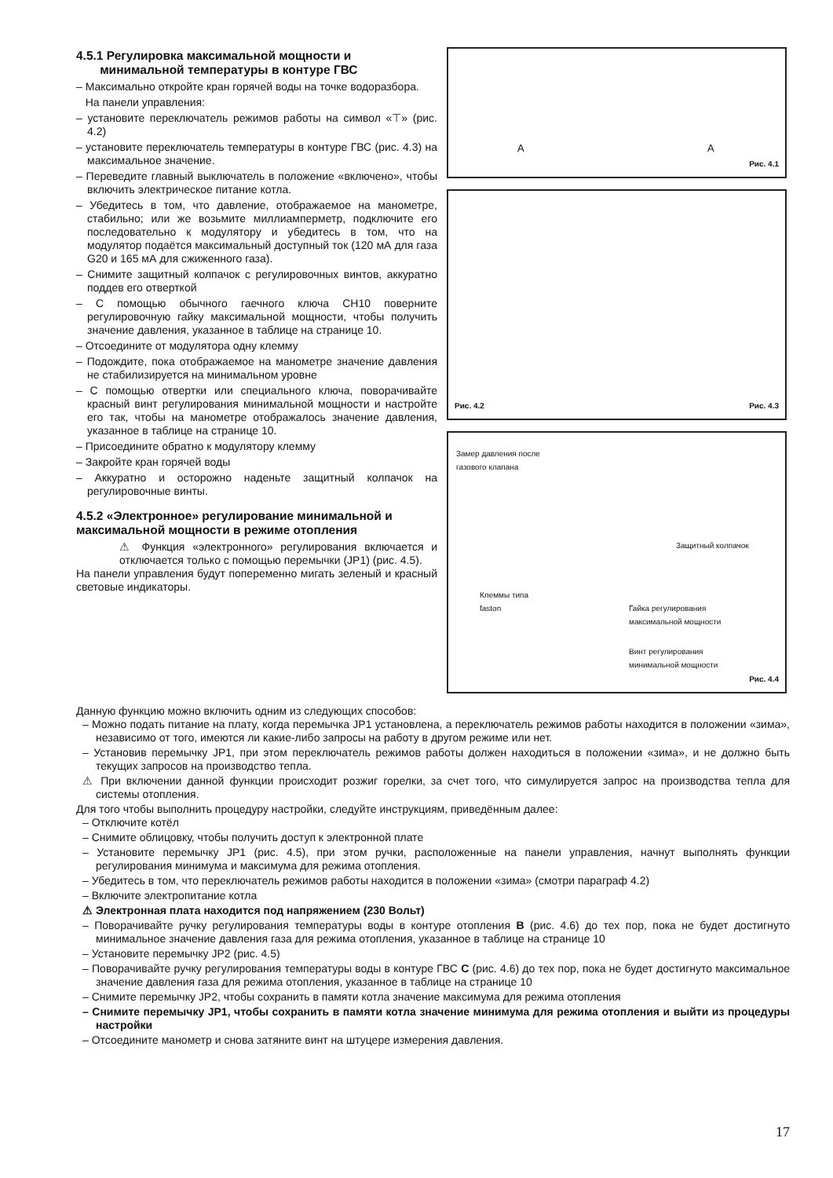4.5.1 Регулировка максимальной мощности и
минимальной температуры в контуре ГВС
– Максимально откройте кран горячей воды на точке водоразбора.
На панели управления:
– установите переключатель режимов работы на символ «⊤» (рис. 4.2)
– установите переключатель температуры в контуре ГВС (рис. 4.3) на максимальное значение.
– Переведите главный выключатель в положение «включено», чтобы включить электрическое питание котла.
– Убедитесь в том, что давление, отображаемое на манометре, стабильно; или же возьмите миллиамперметр, подключите его последовательно к модулятору и убедитесь в том, что на модулятор подаётся максимальный доступный ток (120 мА для газа G20 и 165 мА для сжиженного газа).
– Снимите защитный колпачок с регулировочных винтов, аккуратно поддев его отверткой
– С помощью обычного гаечного ключа CH10 поверните регулировочную гайку максимальной мощности, чтобы получить значение давления, указанное в таблице на странице 10.
– Отсоедините от модулятора одну клемму
– Подождите, пока отображаемое на манометре значение давления не стабилизируется на минимальном уровне
– С помощью отвертки или специального ключа, поворачивайте красный винт регулирования минимальной мощности и настройте его так, чтобы на манометре отображалось значение давления, указанное в таблице на странице 10.
– Присоедините обратно к модулятору клемму
– Закройте кран горячей воды
– Аккуратно и осторожно наденьте защитный колпачок на регулировочные винты.
4.5.2 «Электронное» регулирование минимальной и максимальной мощности в режиме отопления
⚠ Функция «электронного» регулирования включается и отключается только с помощью перемычки (JP1) (рис. 4.5).
На панели управления будут попеременно мигать зеленый и красный световые индикаторы.
A A
Рис. 4.1
Рис. 4.2 Рис. 4.3
Замер давления после
газового клапана
Защитный колпачок
Клеммы типа
faston Гайка регулирования
максимальной мощности
Винт регулирования
минимальной мощности
Рис. 4.4
Данную функцию можно включить одним из следующих способов:
– Можно подать питание на плату, когда перемычка JP1 установлена, а переключатель режимов работы находится в положении «зима», независимо от того, имеются ли какие-либо запросы на работу в другом режиме или нет.
– Установив перемычку JP1, при этом переключатель режимов работы должен находиться в положении «зима», и не должно быть текущих запросов на производство тепла.
⚠ При включении данной функции происходит розжиг горелки, за счет того, что симулируется запрос на производства тепла для системы отопления.
Для того чтобы выполнить процедуру настройки, следуйте инструкциям, приведённым далее:
– Отключите котёл
– Снимите облицовку, чтобы получить доступ к электронной плате
– Установите перемычку JP1 (рис. 4.5), при этом ручки, расположенные на панели управления, начнут выполнять функции регулирования минимума и максимума для режима отопления.
– Убедитесь в том, что переключатель режимов работы находится в положении «зима» (смотри параграф 4.2)
– Включите электропитание котла
⚠ Электронная плата находится под напряжением (230 Вольт)
– Поворачивайте ручку регулирования температуры воды в контуре отопления B (рис. 4.6) до тех пор, пока не будет достигнуто минимальное значение давления газа для режима отопления, указанное в таблице на странице 10
– Установите перемычку JP2 (рис. 4.5)
– Поворачивайте ручку регулирования температуры воды в контуре ГВС C (рис. 4.6) до тех пор, пока не будет достигнуто максимальное значение давления газа для режима отопления, указанное в таблице на странице 10
– Снимите перемычку JP2, чтобы сохранить в памяти котла значение максимума для режима отопления
– Снимите перемычку JP1, чтобы сохранить в памяти котла значение минимума для режима отопления и выйти из процедуры настройки
– Отсоедините манометр и снова затяните винт на штуцере измерения давления.
17